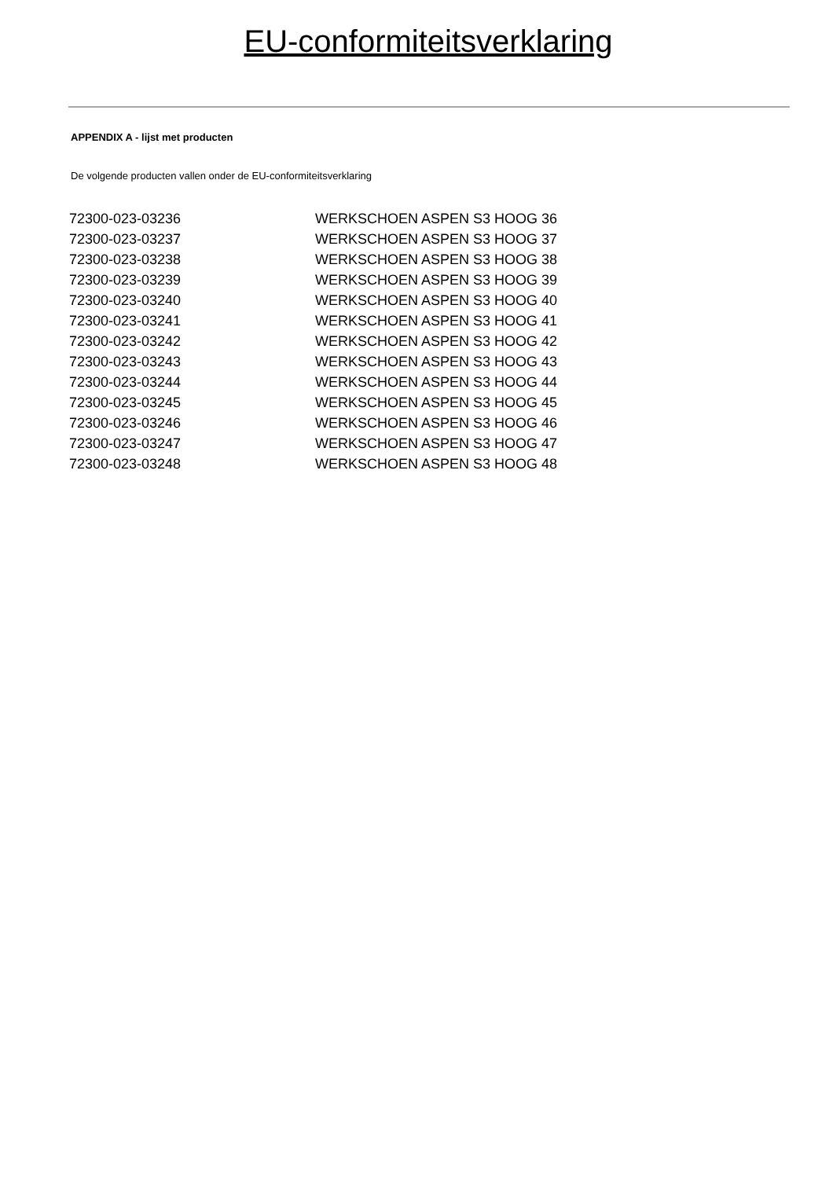EU-conformiteitsverklaring
APPENDIX A - lijst met producten
De volgende producten vallen onder de EU-conformiteitsverklaring
| 72300-023-03236 | WERKSCHOEN ASPEN S3 HOOG 36 |
| 72300-023-03237 | WERKSCHOEN ASPEN S3 HOOG 37 |
| 72300-023-03238 | WERKSCHOEN ASPEN S3 HOOG 38 |
| 72300-023-03239 | WERKSCHOEN ASPEN S3 HOOG 39 |
| 72300-023-03240 | WERKSCHOEN ASPEN S3 HOOG 40 |
| 72300-023-03241 | WERKSCHOEN ASPEN S3 HOOG 41 |
| 72300-023-03242 | WERKSCHOEN ASPEN S3 HOOG 42 |
| 72300-023-03243 | WERKSCHOEN ASPEN S3 HOOG 43 |
| 72300-023-03244 | WERKSCHOEN ASPEN S3 HOOG 44 |
| 72300-023-03245 | WERKSCHOEN ASPEN S3 HOOG 45 |
| 72300-023-03246 | WERKSCHOEN ASPEN S3 HOOG 46 |
| 72300-023-03247 | WERKSCHOEN ASPEN S3 HOOG 47 |
| 72300-023-03248 | WERKSCHOEN ASPEN S3 HOOG 48 |